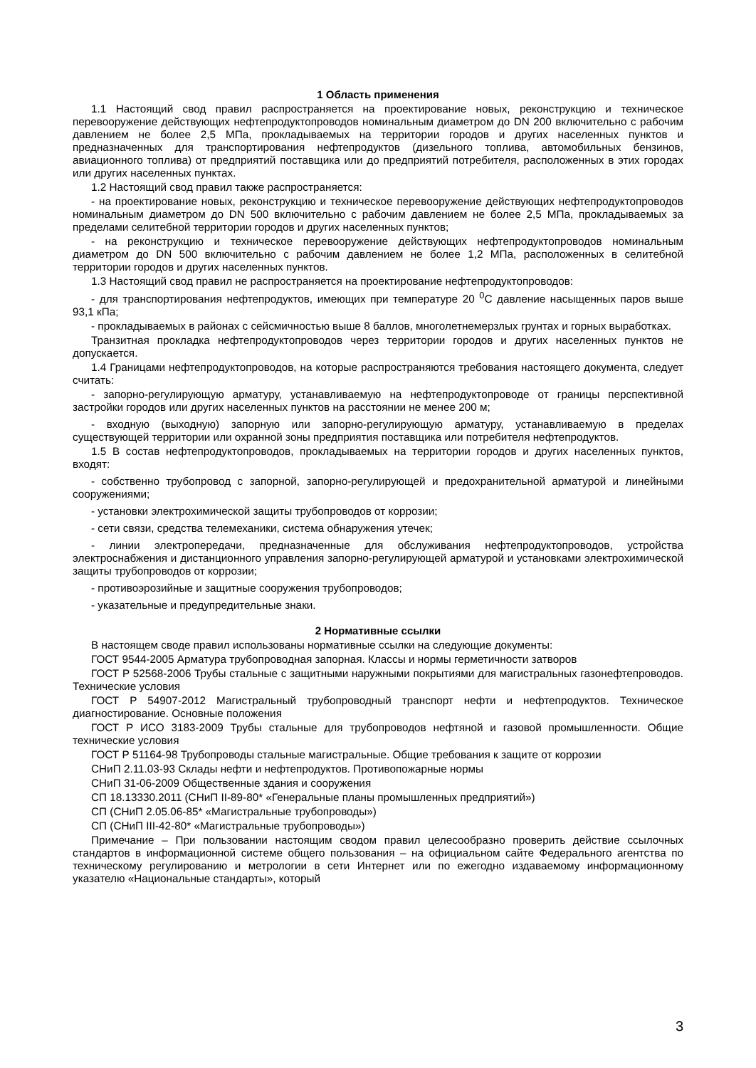1 Область применения
1.1 Настоящий свод правил распространяется на проектирование новых, реконструкцию и техническое перевооружение действующих нефтепродуктопроводов номинальным диаметром до DN 200 включительно с рабочим давлением не более 2,5 МПа, прокладываемых на территории городов и других населенных пунктов и предназначенных для транспортирования нефтепродуктов (дизельного топлива, автомобильных бензинов, авиационного топлива) от предприятий поставщика или до предприятий потребителя, расположенных в этих городах или других населенных пунктах.
1.2 Настоящий свод правил также распространяется:
- на проектирование новых, реконструкцию и техническое перевооружение действующих нефтепродуктопроводов номинальным диаметром до DN 500 включительно с рабочим давлением не более 2,5 МПа, прокладываемых за пределами селитебной территории городов и других населенных пунктов;
- на реконструкцию и техническое перевооружение действующих нефтепродуктопроводов номинальным диаметром до DN 500 включительно с рабочим давлением не более 1,2 МПа, расположенных в селитебной территории городов и других населенных пунктов.
1.3 Настоящий свод правил не распространяется на проектирование нефтепродуктопроводов:
- для транспортирования нефтепродуктов, имеющих при температуре 20 <sup>0</sup>С давление насыщенных паров выше 93,1 кПа;
- прокладываемых в районах с сейсмичностью выше 8 баллов, многолетнемерзлых грунтах и горных выработках.
Транзитная прокладка нефтепродуктопроводов через территории городов и других населенных пунктов не допускается.
1.4 Границами нефтепродуктопроводов, на которые распространяются требования настоящего документа, следует считать:
- запорно-регулирующую арматуру, устанавливаемую на нефтепродуктопроводе от границы перспективной застройки городов или других населенных пунктов на расстоянии не менее 200 м;
- входную (выходную) запорную или запорно-регулирующую арматуру, устанавливаемую в пределах существующей территории или охранной зоны предприятия поставщика или потребителя нефтепродуктов.
1.5 В состав нефтепродуктопроводов, прокладываемых на территории городов и других населенных пунктов, входят:
- собственно трубопровод с запорной, запорно-регулирующей и предохранительной арматурой и линейными сооружениями;
- установки электрохимической защиты трубопроводов от коррозии;
- сети связи, средства телемеханики, система обнаружения утечек;
- линии электропередачи, предназначенные для обслуживания нефтепродуктопроводов, устройства электроснабжения и дистанционного управления запорно-регулирующей арматурой и установками электрохимической защиты трубопроводов от коррозии;
- противоэрозийные и защитные сооружения трубопроводов;
- указательные и предупредительные знаки.
2 Нормативные ссылки
В настоящем своде правил использованы нормативные ссылки на следующие документы:
ГОСТ 9544-2005 Арматура трубопроводная запорная. Классы и нормы герметичности затворов
ГОСТ Р 52568-2006 Трубы стальные с защитными наружными покрытиями для магистральных газонефтепроводов. Технические условия
ГОСТ Р 54907-2012 Магистральный трубопроводный транспорт нефти и нефтепродуктов. Техническое диагностирование. Основные положения
ГОСТ Р ИСО 3183-2009 Трубы стальные для трубопроводов нефтяной и газовой промышленности. Общие технические условия
ГОСТ Р 51164-98 Трубопроводы стальные магистральные. Общие требования к защите от коррозии
СНиП 2.11.03-93 Склады нефти и нефтепродуктов. Противопожарные нормы
СНиП 31-06-2009 Общественные здания и сооружения
СП 18.13330.2011 (СНиП II-89-80* «Генеральные планы промышленных предприятий»)
СП (СНиП 2.05.06-85* «Магистральные трубопроводы»)
СП (СНиП III-42-80* «Магистральные трубопроводы»)
Примечание – При пользовании настоящим сводом правил целесообразно проверить действие ссылочных стандартов в информационной системе общего пользования – на официальном сайте Федерального агентства по техническому регулированию и метрологии в сети Интернет или по ежегодно издаваемому информационному указателю «Национальные стандарты», который
3